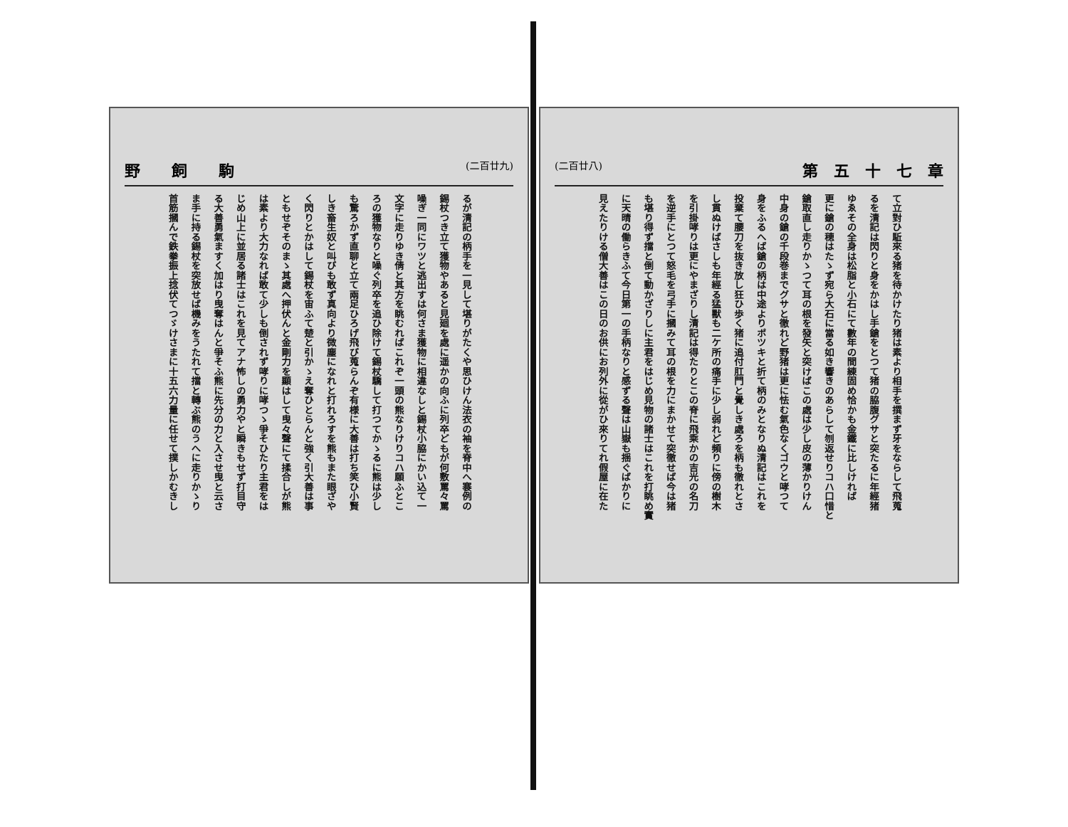(二百廿八) 第　五　十　七　章
て立對ひ駈來る猪を待かけたり猪は素より相手を撰まず牙をならして飛蒐
るを清記は閃りと身をかはし手鎗をとつて猪の脇腹グサと突たるに年經猪
ゆゑその全身は松脂と小石にて數年の間練固め恰かも金鐵に比しければ
更に鎗の穂はたゝず宛ら大石に當る如き響きのあらして刎返せりコハ口惜と
鎗取直し走りかゝつて耳の根を發矢と突けばこの處は少し皮の薄かりけん
中身の鎗の千段巻までグサと徹れど野猪は更に怯む氣色なくゴウと哮つて
身をふるへば鎗の柄は中途よりポツキと折て柄のみとなりぬ清記はこれを
投棄て腰刀を抜き放し狂ひ歩く猪に追付肛門と覺しき處ろを柄も徹れとさ
し貫ぬけばさしも年經る猛獸も二ケ所の痛手に少し弱れど頻りに傍の樹木
を引掛哮りは更にやまざりし清記は得たりとこの脊に飛乘かの吉光の名刀
を逆手にとつて怒毛を弓手に摑みて耳の根を力にまかせて突徹せば今は猪
も堪り得ず擋と倒て動かざりしに主君をはじめ見物の諸士はこれを打眺め實
に天晴の働らきふて今日第一の手柄なりと感ずる聲は山嶽も揺ぐばかりに
見えたりける僧大善はこの日のお供にお列外に從がひ來りてれ假屋に在た
野　　飼　　駒 (二百廿九)
るが清記の柄手を一見して堪りがたくや思ひけん法衣の袖を脊中へ褰例の
錫杖つき立て獲物やあると見廻を處に遥かの向ふに列卒どもが何敷罵々罵
噪ぎ一同にワツと逃出すは何さま獲物に相違なしと錫杖小脇にかい込て一
文字に走りゆき倩と其方を眺むればこれぞ一頭の熊なりけりコハ願ふとこ
ろの獲物なりと噪ぐ列卒を追ひ除けて錫杖驕して打つてかゝるに熊は少し
も驚ろかず直聊と立て兩足ひろげ飛び蒐らんぞ有様に大善は打ち笑ひ小賢
しき畜生奴と叫びも敢ず真向より微塵になれと打れろすを熊もまた眼ざや
く閃りとかはして錫杖を宙ふて楚と引かゝえ奪ひとらんと強く引大善は事
ともせぞそのまゝ其處へ押伏んと金剛力を顯はして曳々聲にて揉合しが熊
は素より大力なれば敢て少しも倒されず哮りに哮つゝ爭そひたり主君をは
じめ山上に並居る諸士はこれを見てアナ怖しの勇力やと瞬きもせず打目守
る大善勇氣ますく加はり曳奪はんと爭そふ熊に先分の力と入させ曳と云さ
ま手に持る錫杖を突放せば機みをうたれて擋と轉ぶ熊のうへに走りかゝり
首筋摑んで鉄拳振上捻伏てつゞけさまに十五六力量に任せて撲しかむきし